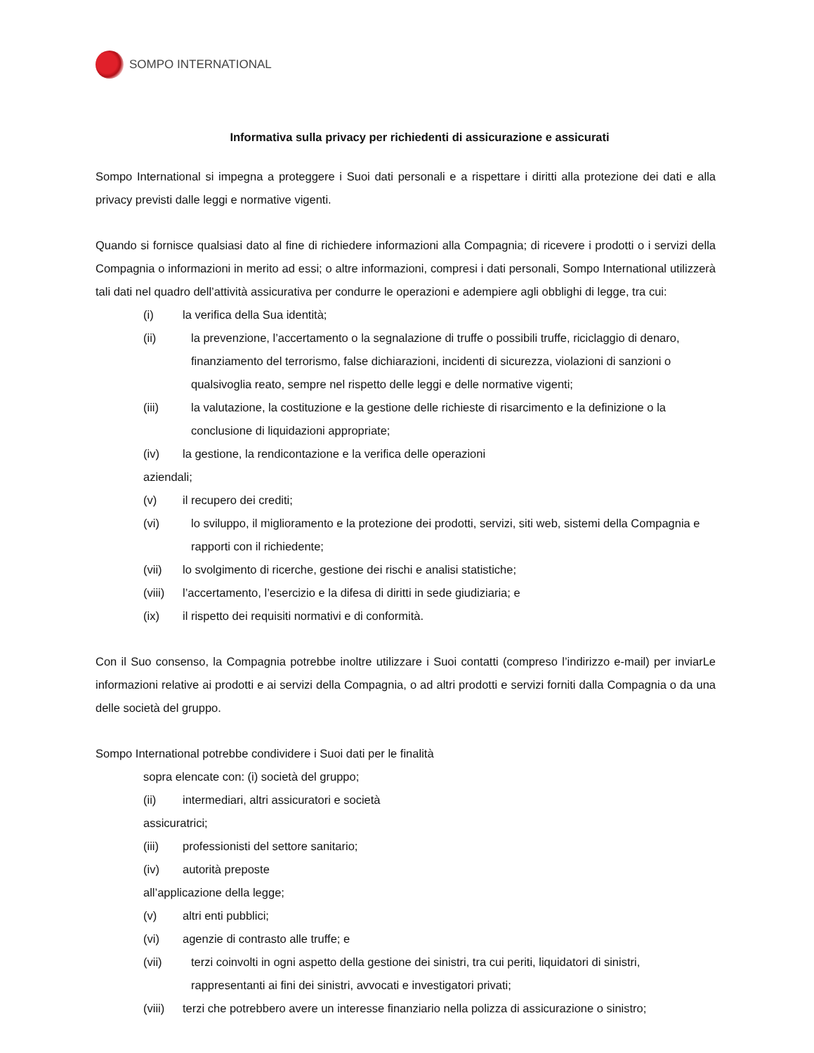SOMPO INTERNATIONAL
Informativa sulla privacy per richiedenti di assicurazione e assicurati
Sompo International si impegna a proteggere i Suoi dati personali e a rispettare i diritti alla protezione dei dati e alla privacy previsti dalle leggi e normative vigenti.
Quando si fornisce qualsiasi dato al fine di richiedere informazioni alla Compagnia; di ricevere i prodotti o i servizi della Compagnia o informazioni in merito ad essi; o altre informazioni, compresi i dati personali, Sompo International utilizzerà tali dati nel quadro dell’attività assicurativa per condurre le operazioni e adempiere agli obblighi di legge, tra cui:
(i) la verifica della Sua identità;
(ii) la prevenzione, l’accertamento o la segnalazione di truffe o possibili truffe, riciclaggio di denaro, finanziamento del terrorismo, false dichiarazioni, incidenti di sicurezza, violazioni di sanzioni o qualsivoglia reato, sempre nel rispetto delle leggi e delle normative vigenti;
(iii) la valutazione, la costituzione e la gestione delle richieste di risarcimento e la definizione o la conclusione di liquidazioni appropriate;
(iv) la gestione, la rendicontazione e la verifica delle operazioni
aziendali;
(v) il recupero dei crediti;
(vi) lo sviluppo, il miglioramento e la protezione dei prodotti, servizi, siti web, sistemi della Compagnia e rapporti con il richiedente;
(vii) lo svolgimento di ricerche, gestione dei rischi e analisi statistiche;
(viii) l’accertamento, l’esercizio e la difesa di diritti in sede giudiziaria; e
(ix) il rispetto dei requisiti normativi e di conformità.
Con il Suo consenso, la Compagnia potrebbe inoltre utilizzare i Suoi contatti (compreso l’indirizzo e-mail) per inviarLe informazioni relative ai prodotti e ai servizi della Compagnia, o ad altri prodotti e servizi forniti dalla Compagnia o da una delle società del gruppo.
Sompo International potrebbe condividere i Suoi dati per le finalità
sopra elencate con: (i) società del gruppo;
(ii) intermediari, altri assicuratori e società
assicuratrici;
(iii) professionisti del settore sanitario;
(iv) autorità preposte
all’applicazione della legge;
(v) altri enti pubblici;
(vi) agenzie di contrasto alle truffe; e
(vii) terzi coinvolti in ogni aspetto della gestione dei sinistri, tra cui periti, liquidatori di sinistri, rappresentanti ai fini dei sinistri, avvocati e investigatori privati;
(viii) terzi che potrebbero avere un interesse finanziario nella polizza di assicurazione o sinistro;